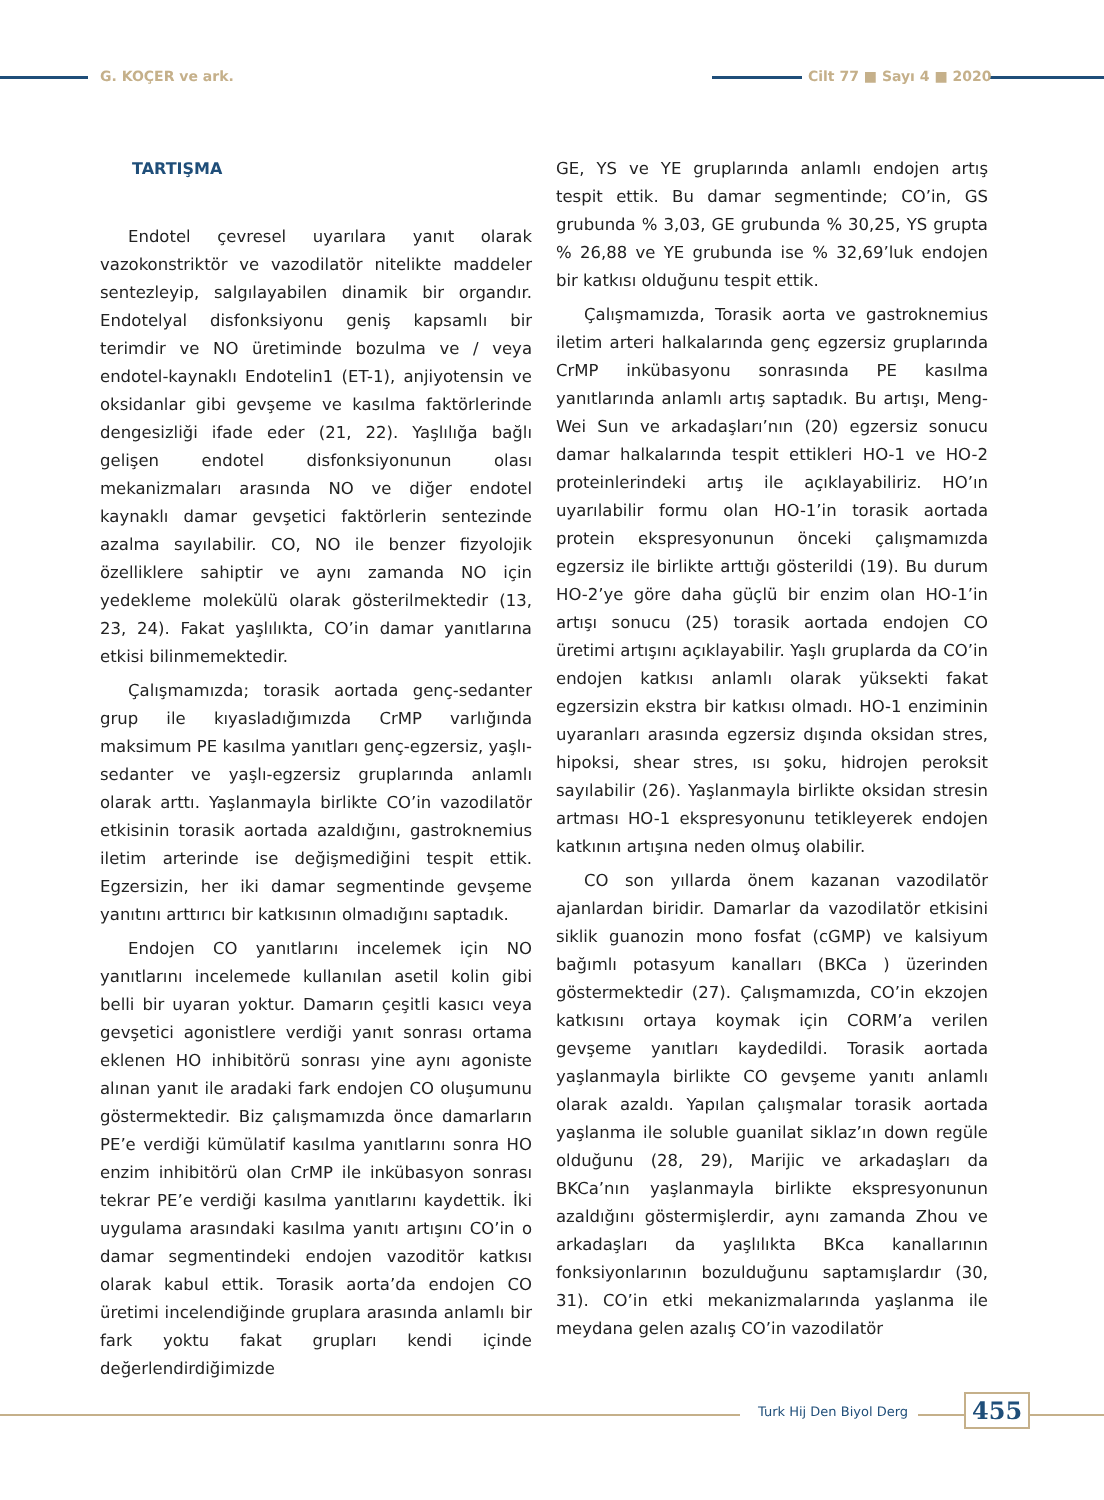G. KOÇER ve ark. Cilt 77 ■ Sayı 4 ■ 2020
TARTIŞMA
Endotel çevresel uyarılara yanıt olarak vazokonstriktör ve vazodilatör nitelikte maddeler sentezleyip, salgılayabilen dinamik bir organdır. Endotelyal disfonksiyonu geniş kapsamlı bir terimdir ve NO üretiminde bozulma ve / veya endotel-kaynaklı Endotelin1 (ET-1), anjiyotensin ve oksidanlar gibi gevşeme ve kasılma faktörlerinde dengesizliği ifade eder (21, 22). Yaşlılığa bağlı gelişen endotel disfonksiyonunun olası mekanizmaları arasında NO ve diğer endotel kaynaklı damar gevşetici faktörlerin sentezinde azalma sayılabilir. CO, NO ile benzer fizyolojik özelliklere sahiptir ve aynı zamanda NO için yedekleme molekülü olarak gösterilmektedir (13, 23, 24). Fakat yaşlılıkta, CO’in damar yanıtlarına etkisi bilinmemektedir.
Çalışmamızda; torasik aortada genç-sedanter grup ile kıyasladığımızda CrMP varlığında maksimum PE kasılma yanıtları genç-egzersiz, yaşlı-sedanter ve yaşlı-egzersiz gruplarında anlamlı olarak arttı. Yaşlanmayla birlikte CO’in vazodilatör etkisinin torasik aortada azaldığını, gastroknemius iletim arterinde ise değişmediğini tespit ettik. Egzersizin, her iki damar segmentinde gevşeme yanıtını arttırıcı bir katkısının olmadığını saptadık.
Endojen CO yanıtlarını incelemek için NO yanıtlarını incelemede kullanılan asetil kolin gibi belli bir uyaran yoktur. Damarın çeşitli kasıcı veya gevşetici agonistlere verdiği yanıt sonrası ortama eklenen HO inhibitörü sonrası yine aynı agoniste alınan yanıt ile aradaki fark endojen CO oluşumunu göstermektedir. Biz çalışmamızda önce damarların PE’e verdiği kümülatif kasılma yanıtlarını sonra HO enzim inhibitörü olan CrMP ile inkübasyon sonrası tekrar PE’e verdiği kasılma yanıtlarını kaydettik. İki uygulama arasındaki kasılma yanıtı artışını CO’in o damar segmentindeki endojen vazoditör katkısı olarak kabul ettik. Torasik aorta’da endojen CO üretimi incelendiğinde gruplara arasında anlamlı bir fark yoktu fakat grupları kendi içinde değerlendirdiğimizde
GE, YS ve YE gruplarında anlamlı endojen artış tespit ettik. Bu damar segmentinde; CO’in, GS grubunda % 3,03, GE grubunda % 30,25, YS grupta % 26,88 ve YE grubunda ise % 32,69’luk endojen bir katkısı olduğunu tespit ettik.
Çalışmamızda, Torasik aorta ve gastroknemius iletim arteri halkalarında genç egzersiz gruplarında CrMP inkübasyonu sonrasında PE kasılma yanıtlarında anlamlı artış saptadık. Bu artışı, Meng-Wei Sun ve arkadaşları’nın (20) egzersiz sonucu damar halkalarında tespit ettikleri HO-1 ve HO-2 proteinlerindeki artış ile açıklayabiliriz. HO’ın uyarılabilir formu olan HO-1’in torasik aortada protein ekspresyonunun önceki çalışmamızda egzersiz ile birlikte arttığı gösterildi (19). Bu durum HO-2’ye göre daha güçlü bir enzim olan HO-1’in artışı sonucu (25) torasik aortada endojen CO üretimi artışını açıklayabilir. Yaşlı gruplarda da CO’in endojen katkısı anlamlı olarak yüksekti fakat egzersizin ekstra bir katkısı olmadı. HO-1 enziminin uyaranları arasında egzersiz dışında oksidan stres, hipoksi, shear stres, ısı şoku, hidrojen peroksit sayılabilir (26). Yaşlanmayla birlikte oksidan stresin artması HO-1 ekspresyonunu tetikleyerek endojen katkının artışına neden olmuş olabilir.
CO son yıllarda önem kazanan vazodilatör ajanlardan biridir. Damarlar da vazodilatör etkisini siklik guanozin mono fosfat (cGMP) ve kalsiyum bağımlı potasyum kanalları (BKCa ) üzerinden göstermektedir (27). Çalışmamızda, CO’in ekzojen katkısını ortaya koymak için CORM’a verilen gevşeme yanıtları kaydedildi. Torasik aortada yaşlanmayla birlikte CO gevşeme yanıtı anlamlı olarak azaldı. Yapılan çalışmalar torasik aortada yaşlanma ile soluble guanilat siklaz’ın down regüle olduğunu (28, 29), Marijic ve arkadaşları da BKCa’nın yaşlanmayla birlikte ekspresyonunun azaldığını göstermişlerdir, aynı zamanda Zhou ve arkadaşları da yaşlılıkta BKca kanallarının fonksiyonlarının bozulduğunu saptamışlardır (30, 31). CO’in etki mekanizmalarında yaşlanma ile meydana gelen azalış CO’in vazodilatör
Turk Hij Den Biyol Derg 455